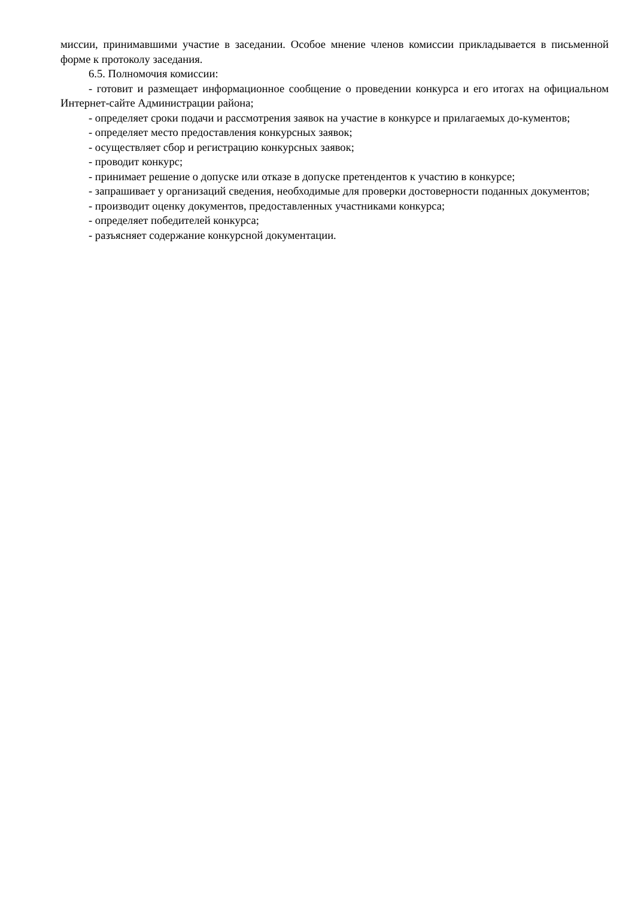миссии, принимавшими участие в заседании. Особое мнение членов комиссии прикладывается в письменной форме к протоколу заседания.
6.5. Полномочия комиссии:
- готовит и размещает информационное сообщение о проведении конкурса и его итогах на официальном Интернет-сайте Администрации района;
- определяет сроки подачи и рассмотрения заявок на участие в конкурсе и прилагаемых до-кументов;
- определяет место предоставления конкурсных заявок;
- осуществляет сбор и регистрацию конкурсных заявок;
- проводит конкурс;
- принимает решение о допуске или отказе в допуске претендентов к участию в конкурсе;
- запрашивает у организаций сведения, необходимые для проверки достоверности поданных документов;
- производит оценку документов, предоставленных участниками конкурса;
- определяет победителей конкурса;
- разъясняет содержание конкурсной документации.